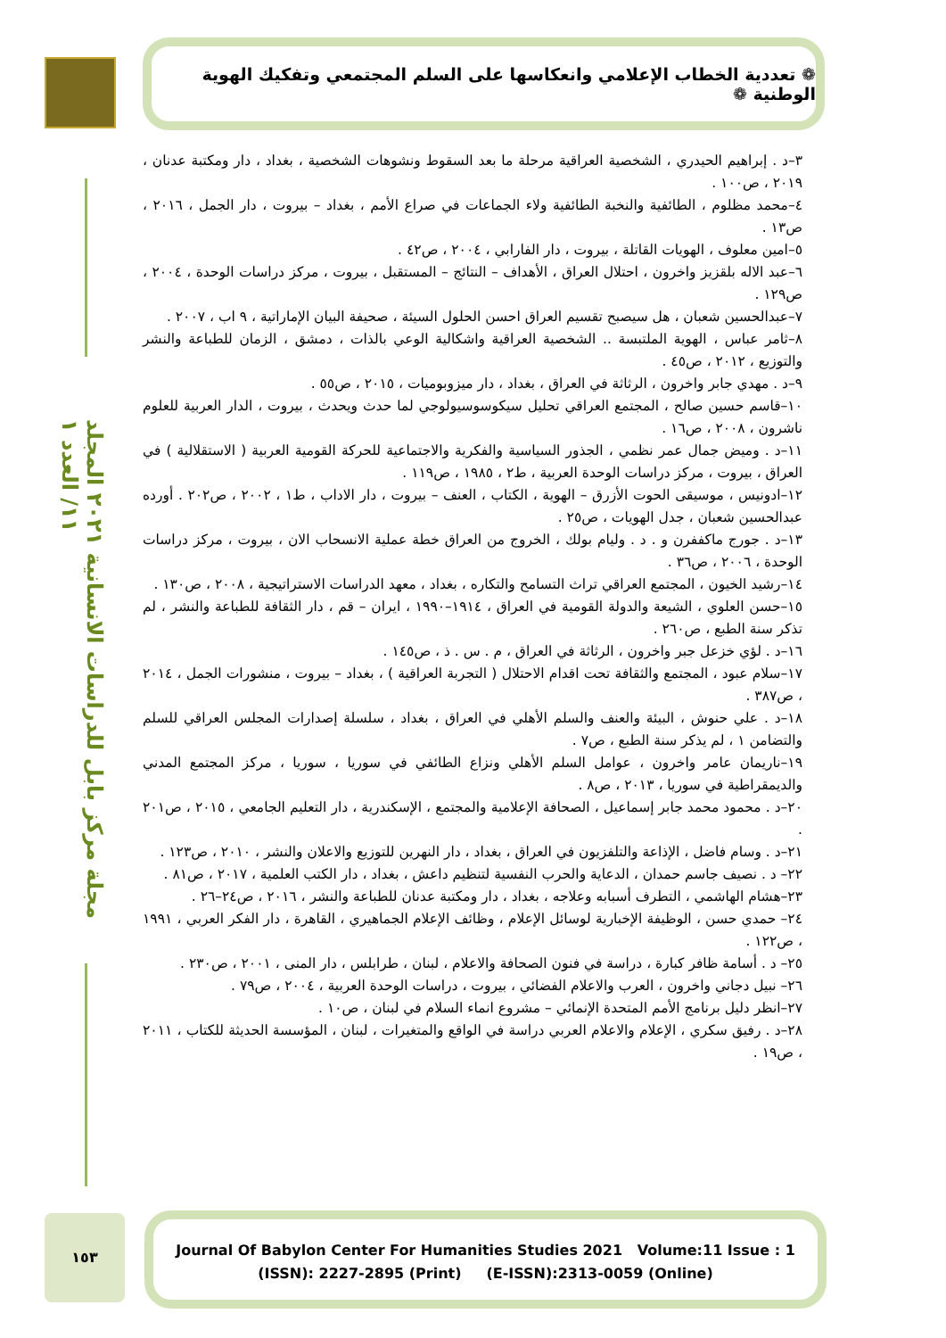مجلة مركز بابل للدراسات الانسانية ٢٠٢١ المجلد ١١/ العدد ١
❁ تعددية الخطاب الإعلامي وانعكاسها على السلم المجتمعي وتفكيك الهوية الوطنية ❁
٣–د . إبراهيم الحيدري ، الشخصية العراقية مرحلة ما بعد السقوط ونشوهات الشخصية ، بغداد ، دار ومكتبة عدنان ، ٢٠١٩ ، ص١٠٠ .
٤–محمد مظلوم ، الطائفية والنخبة الطائفية ولاء الجماعات في صراع الأمم ، بغداد – بيروت ، دار الجمل ، ٢٠١٦ ، ص١٣ .
٥–امين معلوف ، الهويات القاتلة ، بيروت ، دار الفارابي ، ٢٠٠٤ ، ص٤٢ .
٦–عبد الاله بلقزيز واخرون ، احتلال العراق ، الأهداف – النتائج – المستقبل ، بيروت ، مركز دراسات الوحدة ، ٢٠٠٤ ، ص١٢٩ .
٧–عبدالحسين شعبان ، هل سيصبح تقسيم العراق احسن الحلول السيئة ، صحيفة البيان الإماراتية ، ٩ اب ، ٢٠٠٧ .
٨–ثامر عباس ، الهوية الملتبسة .. الشخصية العراقية واشكالية الوعي بالذات ، دمشق ، الزمان للطباعة والنشر والتوزيع ، ٢٠١٢ ، ص٤٥ .
٩–د . مهدي جابر واخرون ، الرثاثة في العراق ، بغداد ، دار ميزوبوميات ، ٢٠١٥ ، ص٥٥ .
١٠–قاسم حسين صالح ، المجتمع العراقي تحليل سيكوسوسيولوجي لما حدث ويحدث ، بيروت ، الدار العربية للعلوم ناشرون ، ٢٠٠٨ ، ص١٦ .
١١–د . وميض جمال عمر نظمي ، الجذور السياسية والفكرية والاجتماعية للحركة القومية العربية ( الاستقلالية ) في العراق ، بيروت ، مركز دراسات الوحدة العربية ، ط٢ ، ١٩٨٥ ، ص١١٩ .
١٢–ادونيس ، موسيقى الحوت الأزرق – الهوية ، الكتاب ، العنف – بيروت ، دار الاداب ، ط١ ، ٢٠٠٢ ، ص٢٠٢ . أورده عبدالحسين شعبان ، جدل الهويات ، ص٢٥ .
١٣–د . جورج ماكففرن و . د . وليام بولك ، الخروج من العراق خطة عملية الانسحاب الان ، بيروت ، مركز دراسات الوحدة ، ٢٠٠٦ ، ص٣٦ .
١٤–رشيد الخيون ، المجتمع العراقي تراث التسامح والتكاره ، بغداد ، معهد الدراسات الاستراتيجية ، ٢٠٠٨ ، ص١٣٠ .
١٥–حسن العلوي ، الشيعة والدولة القومية في العراق ، ١٩١٤–١٩٩٠ ، ايران – قم ، دار الثقافة للطباعة والنشر ، لم تذكر سنة الطبع ، ص٢٦٠ .
١٦–د . لؤي خزعل جبر واخرون ، الرثاثة في العراق ، م . س . ذ ، ص١٤٥ .
١٧–سلام عبود ، المجتمع والثقافة تحت اقدام الاحتلال ( التجربة العراقية ) ، بغداد – بيروت ، منشورات الجمل ، ٢٠١٤ ، ص٣٨٧ .
١٨–د . علي حنوش ، البيئة والعنف والسلم الأهلي في العراق ، بغداد ، سلسلة إصدارات المجلس العراقي للسلم والتضامن ١ ، لم يذكر سنة الطبع ، ص٧ .
١٩–ناريمان عامر واخرون ، عوامل السلم الأهلي ونزاع الطائفي في سوريا ، سوريا ، مركز المجتمع المدني والديمقراطية في سوريا ، ٢٠١٣ ، ص٨ .
٢٠–د . محمود محمد جابر إسماعيل ، الصحافة الإعلامية والمجتمع ، الإسكندرية ، دار التعليم الجامعي ، ٢٠١٥ ، ص٢٠١ .
٢١–د . وسام فاضل ، الإذاعة والتلفزيون في العراق ، بغداد ، دار النهرين للتوزيع والاعلان والنشر ، ٢٠١٠ ، ص١٢٣ .
٢٢– د . نصيف جاسم حمدان ، الدعاية والحرب النفسية لتنظيم داعش ، بغداد ، دار الكتب العلمية ، ٢٠١٧ ، ص٨١ .
٢٣–هشام الهاشمي ، التطرف أسبابه وعلاجه ، بغداد ، دار ومكتبة عدنان للطباعة والنشر ، ٢٠١٦ ، ص٢٤–٢٦ .
٢٤– حمدي حسن ، الوظيفة الإخبارية لوسائل الإعلام ، وظائف الإعلام الجماهيري ، القاهرة ، دار الفكر العربي ، ١٩٩١ ، ص١٢٢ .
٢٥– د . أسامة ظافر كبارة ، دراسة في فنون الصحافة والاعلام ، لبنان ، طرابلس ، دار المنى ، ٢٠٠١ ، ص٢٣٠ .
٢٦– نبيل دجاني واخرون ، العرب والاعلام الفضائي ، بيروت ، دراسات الوحدة العربية ، ٢٠٠٤ ، ص٧٩ .
٢٧–انظر دليل برنامج الأمم المتحدة الإنمائي – مشروع انماء السلام في لبنان ، ص١٠ .
٢٨–د . رفيق سكري ، الإعلام والاعلام العربي دراسة في الواقع والمتغيرات ، لبنان ، المؤسسة الحديثة للكتاب ، ٢٠١١ ، ص١٩ .
١٥٣
Journal Of Babylon Center For Humanities Studies 2021 Volume:11 Issue : 1
(ISSN): 2227-2895 (Print) (E-ISSN):2313-0059 (Online)